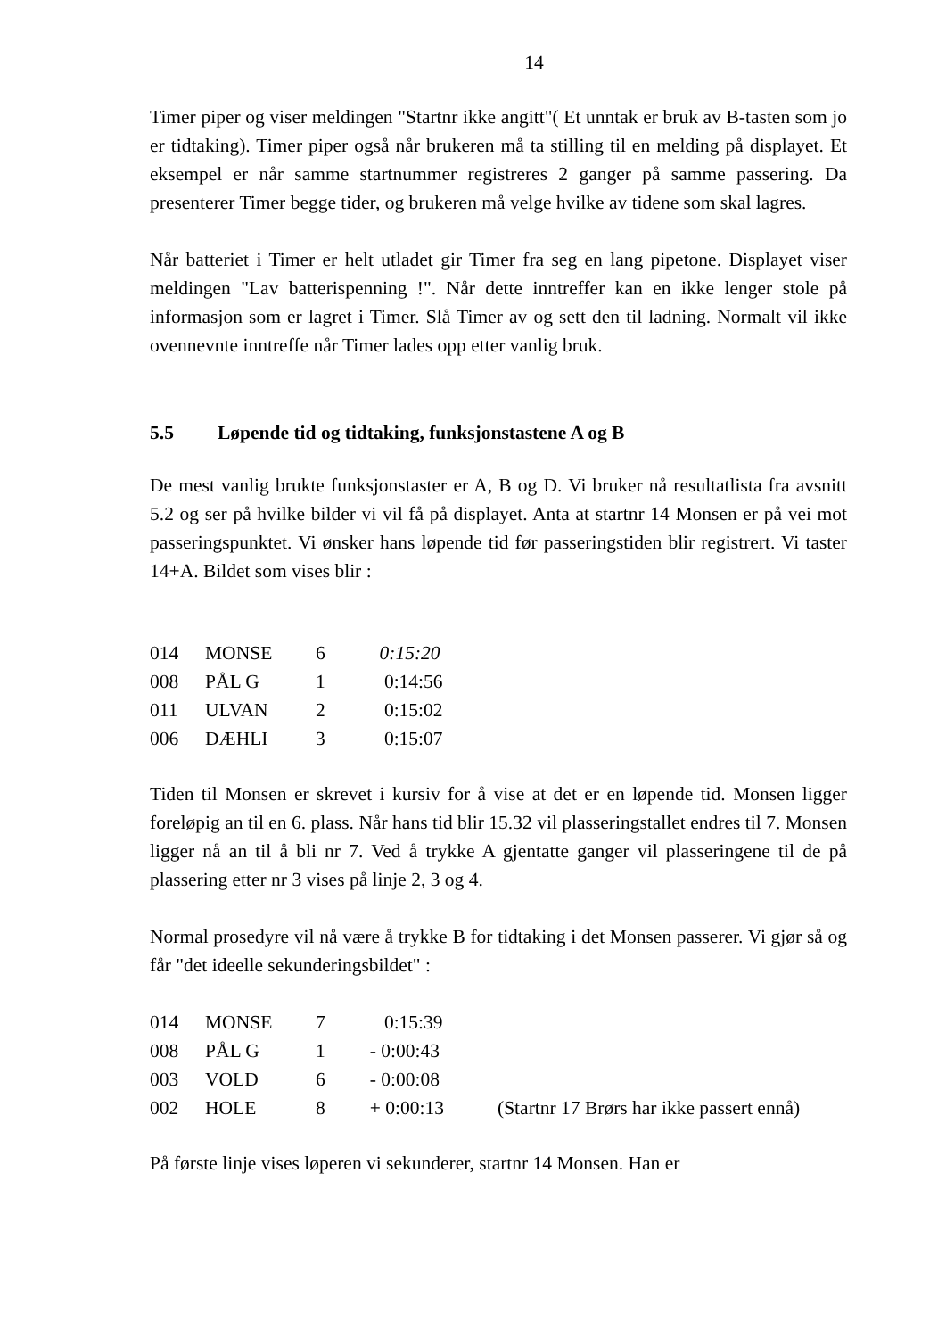14
Timer piper og viser meldingen "Startnr ikke angitt"( Et unntak er bruk av B-tasten som jo er tidtaking). Timer piper også når brukeren må ta stilling til en melding på displayet. Et eksempel er når samme startnummer registreres 2 ganger på samme passering. Da presenterer Timer begge tider, og brukeren må velge hvilke av tidene som skal lagres.
Når batteriet i Timer er helt utladet gir Timer fra seg en lang pipetone. Displayet viser meldingen "Lav batterispenning !". Når dette inntreffer kan en ikke lenger stole på informasjon som er lagret i Timer. Slå Timer av og sett den til ladning. Normalt vil ikke ovennevnte inntreffe når Timer lades opp etter vanlig bruk.
5.5 Løpende tid og tidtaking, funksjonstastene A og B
De mest vanlig brukte funksjonstaster er A, B og D. Vi bruker nå resultatlista fra avsnitt 5.2 og ser på hvilke bilder vi vil få på displayet. Anta at startnr 14 Monsen er på vei mot passeringspunktet. Vi ønsker hans løpende tid før passeringstiden blir registrert. Vi taster 14+A. Bildet som vises blir :
| 014 | MONSE | 6 | 0:15:20 |
| 008 | PÅL G | 1 | 0:14:56 |
| 011 | ULVAN | 2 | 0:15:02 |
| 006 | DÆHLI | 3 | 0:15:07 |
Tiden til Monsen er skrevet i kursiv for å vise at det er en løpende tid. Monsen ligger foreløpig an til en 6. plass. Når hans tid blir 15.32 vil plasseringstallet endres til 7. Monsen ligger nå an til å bli nr 7. Ved å trykke A gjentatte ganger vil plasseringene til de på plassering etter nr 3 vises på linje 2, 3 og 4.
Normal prosedyre vil nå være å trykke B for tidtaking i det Monsen passerer. Vi gjør så og får "det ideelle sekunderingsbildet" :
| 014 | MONSE | 7 | 0:15:39 | |
| 008 | PÅL G | 1 | - 0:00:43 | |
| 003 | VOLD | 6 | - 0:00:08 | |
| 002 | HOLE | 8 | + 0:00:13 | (Startnr 17 Brørs har ikke passert ennå) |
På første linje vises løperen vi sekunderer, startnr 14 Monsen. Han er